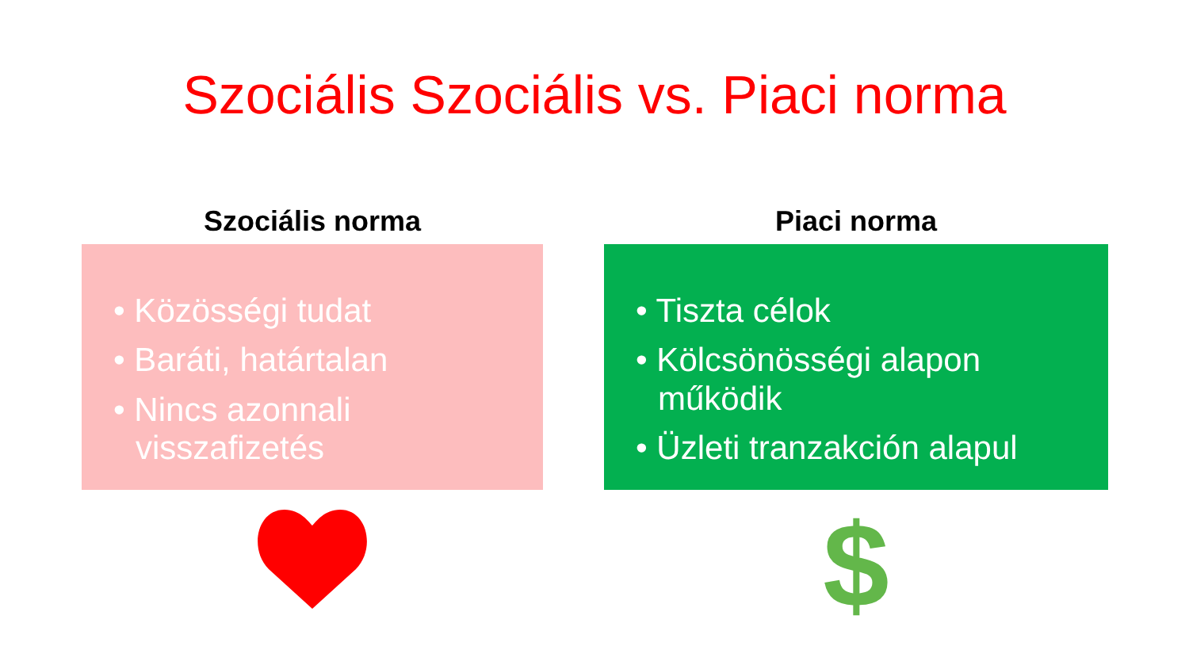Szociális Szociális vs. Piaci norma
Szociális norma
• Közösségi tudat
• Baráti, határtalan
• Nincs azonnali visszafizetés
Piaci norma
• Tiszta célok
• Kölcsönösségi alapon működik
• Üzleti tranzakción alapul
$